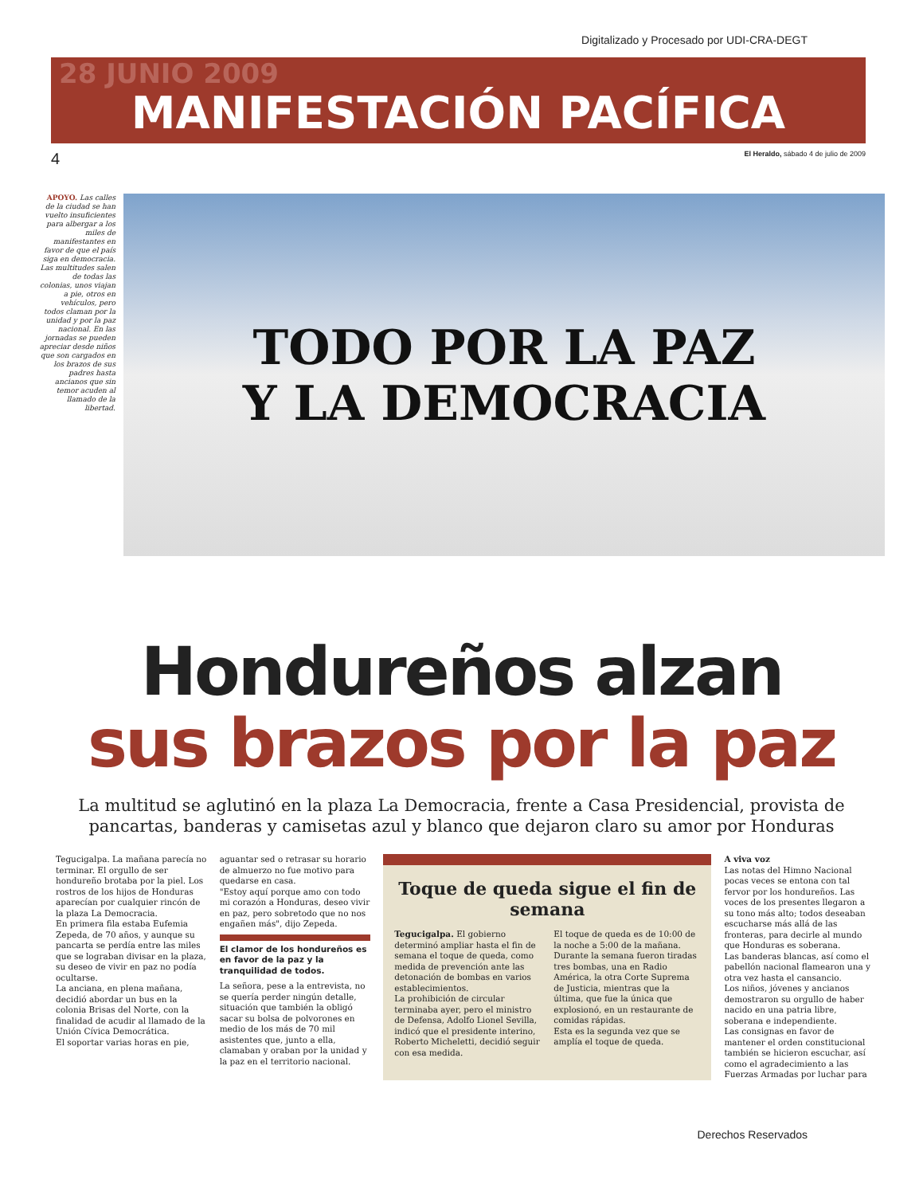Digitalizado y Procesado por UDI-CRA-DEGT
28 JUNIO 2009
MANIFESTACIÓN PACÍFICA
4 El Heraldo, sábado 4 de julio de 2009
APOYO. Las calles de la ciudad se han vuelto insuficientes para albergar a los miles de manifestantes en favor de que el país siga en democracia. Las multitudes salen de todas las colonias, unos viajan a pie, otros en vehículos, pero todos claman por la unidad y por la paz nacional. En las jornadas se pueden apreciar desde niños que son cargados en los brazos de sus padres hasta ancianos que sin temor acuden al llamado de la libertad.
TODO POR LA PAZ
Y LA DEMOCRACIA
Hondureños alzan
sus brazos por la paz
La multitud se aglutinó en la plaza La Democracia, frente a Casa Presidencial, provista de pancartas, banderas y camisetas azul y blanco que dejaron claro su amor por Honduras
Tegucigalpa. La mañana parecía no terminar. El orgullo de ser hondureño brotaba por la piel. Los rostros de los hijos de Honduras aparecían por cualquier rincón de la plaza La Democracia.
En primera fila estaba Eufemia Zepeda, de 70 años, y aunque su pancarta se perdía entre las miles que se lograban divisar en la plaza, su deseo de vivir en paz no podía ocultarse.
La anciana, en plena mañana, decidió abordar un bus en la colonia Brisas del Norte, con la finalidad de acudir al llamado de la Unión Cívica Democrática.
El soportar varias horas en pie,
aguantar sed o retrasar su horario de almuerzo no fue motivo para quedarse en casa.
"Estoy aquí porque amo con todo mi corazón a Honduras, deseo vivir en paz, pero sobretodo que no nos engañen más", dijo Zepeda.
El clamor de los hondureños es en favor de la paz y la tranquilidad de todos.
La señora, pese a la entrevista, no se quería perder ningún detalle, situación que también la obligó sacar su bolsa de polvorones en medio de los más de 70 mil asistentes que, junto a ella, clamaban y oraban por la unidad y la paz en el territorio nacional.
Toque de queda sigue el fin de semana
Tegucigalpa. El gobierno determinó ampliar hasta el fin de semana el toque de queda, como medida de prevención ante las detonación de bombas en varios establecimientos.
La prohibición de circular terminaba ayer, pero el ministro de Defensa, Adolfo Lionel Sevilla, indicó que el presidente interino, Roberto Micheletti, decidió seguir con esa medida.
El toque de queda es de 10:00 de la noche a 5:00 de la mañana.
Durante la semana fueron tiradas tres bombas, una en Radio América, la otra Corte Suprema de Justicia, mientras que la última, que fue la única que explosionó, en un restaurante de comidas rápidas.
Esta es la segunda vez que se amplía el toque de queda.
A viva voz
Las notas del Himno Nacional pocas veces se entona con tal fervor por los hondureños. Las voces de los presentes llegaron a su tono más alto; todos deseaban escucharse más allá de las fronteras, para decirle al mundo que Honduras es soberana.
Las banderas blancas, así como el pabellón nacional flamearon una y otra vez hasta el cansancio.
Los niños, jóvenes y ancianos demostraron su orgullo de haber nacido en una patria libre, soberana e independiente.
Las consignas en favor de mantener el orden constitucional también se hicieron escuchar, así como el agradecimiento a las Fuerzas Armadas por luchar para
Derechos Reservados